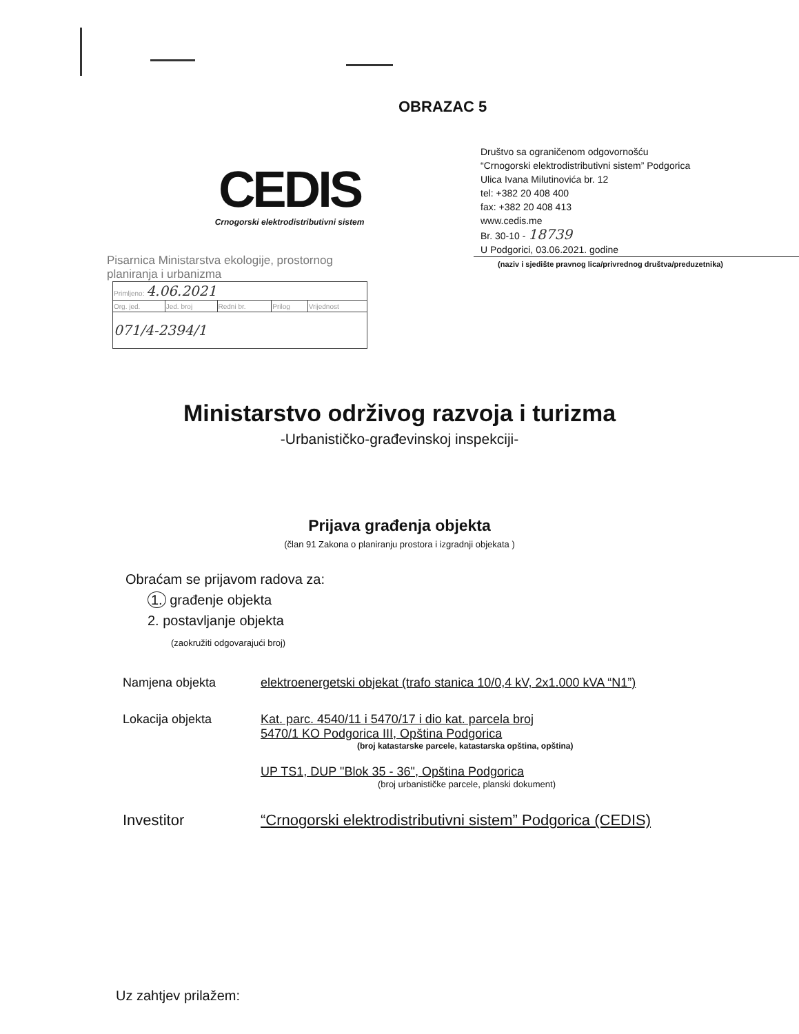OBRAZAC 5
CEDIS
Crnogorski elektrodistributivni sistem
Društvo sa ograničenom odgovornošću
“Crnogorski elektrodistributivni sistem” Podgorica
Ulica Ivana Milutinovića br. 12
tel: +382 20 408 400
fax: +382 20 408 413
www.cedis.me
Br. 30-10 - 18739
U Podgorici, 03.06.2021. godine
(naziv i sjedište pravnog lica/privrednog društva/preduzetnika)
Pisarnica Ministarstva ekologije, prostornog planiranja i urbanizma
| Primljeno: 4.06.2021 | | | | |
| Org. jed. | Jed. broj | Redni br. | Prilog | Vrijednost |
| 071/4-2394/1 | | | | |
Ministarstvo održivog razvoja i turizma
-Urbanističko-građevinskoj inspekciji-
Prijava građenja objekta
(član 91 Zakona o planiranju prostora i izgradnji objekata )
Obraćam se prijavom radova za:
1. građenje objekta
2. postavljanje objekta
(zaokružiti odgovarajući broj)
Namjena objekta elektroenergetski objekat (trafo stanica 10/0,4 kV, 2x1.000 kVA “N1”)
Lokacija objekta Kat. parc. 4540/11 i 5470/17 i dio kat. parcela broj
5470/1 KO Podgorica III, Opština Podgorica
(broj katastarske parcele, katastarska opština, opština)
UP TS1, DUP "Blok 35 - 36", Opština Podgorica
(broj urbanističke parcele, planski dokument)
Investitor “Crnogorski elektrodistributivni sistem” Podgorica (CEDIS)
Uz zahtjev prilažem: